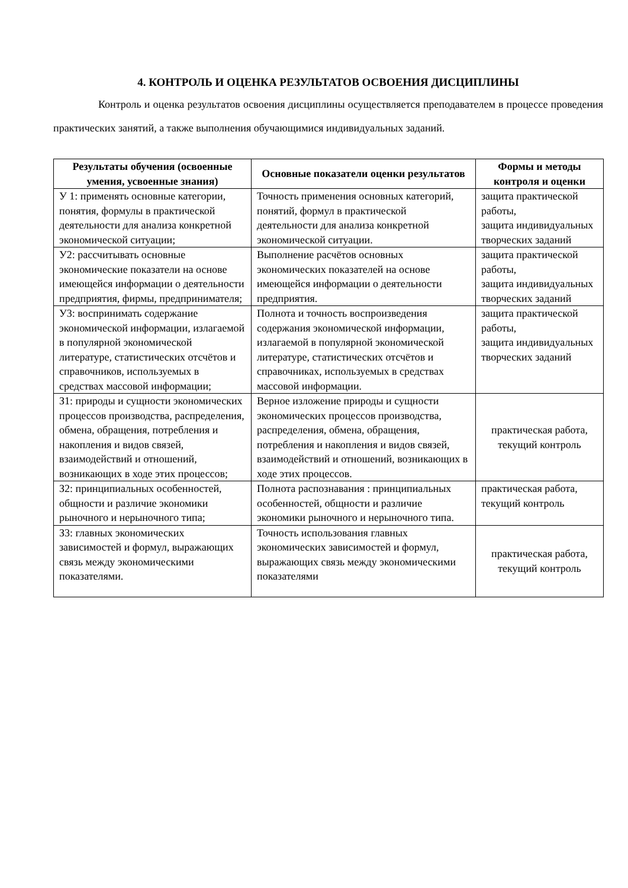4. КОНТРОЛЬ И ОЦЕНКА РЕЗУЛЬТАТОВ ОСВОЕНИЯ ДИСЦИПЛИНЫ
Контроль и оценка результатов освоения дисциплины осуществляется преподавателем в процессе проведения практических занятий, а также выполнения обучающимися индивидуальных заданий.
| Результаты обучения (освоенные умения, усвоенные знания) | Основные показатели оценки результатов | Формы и методы контроля и оценки |
| --- | --- | --- |
| У 1: применять основные категории, понятия, формулы в практической деятельности для анализа конкретной экономической ситуации; | Точность применения основных категорий, понятий, формул в практической деятельности для анализа конкретной экономической ситуации. | защита практической работы, защита индивидуальных творческих заданий |
| У2: рассчитывать основные экономические показатели на основе имеющейся информации о деятельности предприятия, фирмы, предпринимателя; | Выполнение расчётов основных экономических показателей на основе имеющейся информации о деятельности предприятия. | защита практической работы, защита индивидуальных творческих заданий |
| У3: воспринимать содержание экономической информации, излагаемой в популярной экономической литературе, статистических отсчётов и справочников, используемых в средствах массовой информации; | Полнота и точность воспроизведения содержания экономической информации, излагаемой в популярной экономической литературе, статистических отсчётов и справочниках, используемых в средствах массовой информации. | защита практической работы, защита индивидуальных творческих заданий |
| З1: природы и сущности экономических процессов производства, распределения, обмена, обращения, потребления и накопления и видов связей, взаимодействий и отношений, возникающих в ходе этих процессов; | Верное изложение природы и сущности экономических процессов производства, распределения, обмена, обращения, потребления и накопления и видов связей, взаимодействий и отношений, возникающих в ходе этих процессов. | практическая работа, текущий контроль |
| З2: принципиальных особенностей, общности и различие экономики рыночного и нерыночного типа; | Полнота распознавания : принципиальных особенностей, общности и различие экономики рыночного и нерыночного типа. | практическая работа, текущий контроль |
| З3: главных экономических зависимостей и формул, выражающих связь между экономическими показателями. | Точность использования главных экономических зависимостей и формул, выражающих связь между экономическими показателями | практическая работа, текущий контроль |